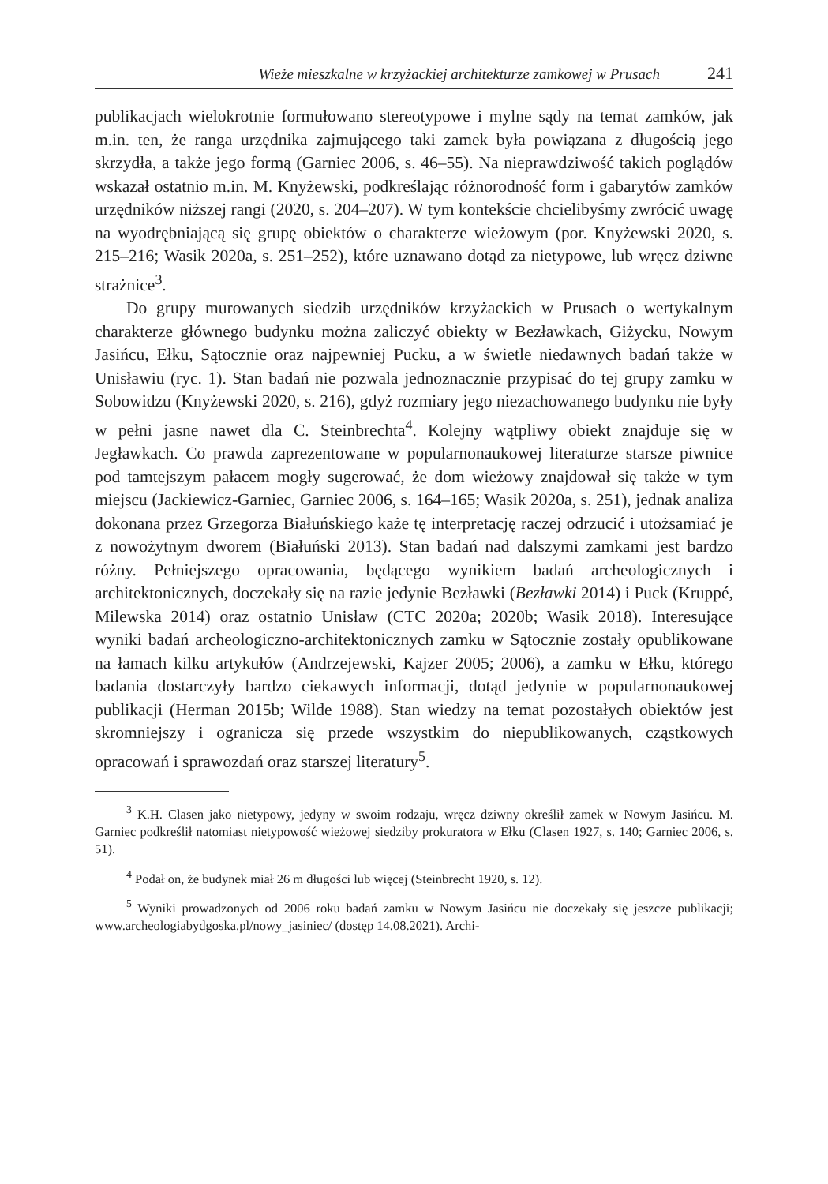Wieże mieszkalne w krzyżackiej architekturze zamkowej w Prusach 241
publikacjach wielokrotnie formułowano stereotypowe i mylne sądy na temat zamków, jak m.in. ten, że ranga urzędnika zajmującego taki zamek była powiązana z długością jego skrzydła, a także jego formą (Garniec 2006, s. 46–55). Na nieprawdziwość takich poglądów wskazał ostatnio m.in. M. Knyżewski, podkreślając różnorodność form i gabarytów zamków urzędników niższej rangi (2020, s. 204–207). W tym kontekście chcielibyśmy zwrócić uwagę na wyodrębniającą się grupę obiektów o charakterze wieżowym (por. Knyżewski 2020, s. 215–216; Wasik 2020a, s. 251–252), które uznawano dotąd za nietypowe, lub wręcz dziwne strażnice<sup>3</sup>.
Do grupy murowanych siedzib urzędników krzyżackich w Prusach o wertykalnym charakterze głównego budynku można zaliczyć obiekty w Bezławkach, Giżycku, Nowym Jasińcu, Ełku, Sątocznie oraz najpewniej Pucku, a w świetle niedawnych badań także w Unisławiu (ryc. 1). Stan badań nie pozwala jednoznacznie przypisać do tej grupy zamku w Sobowidzu (Knyżewski 2020, s. 216), gdyż rozmiary jego niezachowanego budynku nie były w pełni jasne nawet dla C. Steinbrechta<sup>4</sup>. Kolejny wątpliwy obiekt znajduje się w Jegławkach. Co prawda zaprezentowane w popularnonaukowej literaturze starsze piwnice pod tamtejszym pałacem mogły sugerować, że dom wieżowy znajdował się także w tym miejscu (Jackiewicz-Garniec, Garniec 2006, s. 164–165; Wasik 2020a, s. 251), jednak analiza dokonana przez Grzegorza Białuńskiego każe tę interpretację raczej odrzucić i utożsamiać je z nowożytnym dworem (Białuński 2013). Stan badań nad dalszymi zamkami jest bardzo różny. Pełniejszego opracowania, będącego wynikiem badań archeologicznych i architektonicznych, doczekały się na razie jedynie Bezławki (Bezławki 2014) i Puck (Kruppé, Milewska 2014) oraz ostatnio Unisław (CTC 2020a; 2020b; Wasik 2018). Interesujące wyniki badań archeologiczno-architektonicznych zamku w Sątocznie zostały opublikowane na łamach kilku artykułów (Andrzejewski, Kajzer 2005; 2006), a zamku w Ełku, którego badania dostarczyły bardzo ciekawych informacji, dotąd jedynie w popularnonaukowej publikacji (Herman 2015b; Wilde 1988). Stan wiedzy na temat pozostałych obiektów jest skromniejszy i ogranicza się przede wszystkim do niepublikowanych, cząstkowych opracowań i sprawozdań oraz starszej literatury<sup>5</sup>.
<sup>3</sup> K.H. Clasen jako nietypowy, jedyny w swoim rodzaju, wręcz dziwny określił zamek w Nowym Jasińcu. M. Garniec podkreślił natomiast nietypowość wieżowej siedziby prokuratora w Ełku (Clasen 1927, s. 140; Garniec 2006, s. 51).
<sup>4</sup> Podał on, że budynek miał 26 m długości lub więcej (Steinbrecht 1920, s. 12).
<sup>5</sup> Wyniki prowadzonych od 2006 roku badań zamku w Nowym Jasińcu nie doczekały się jeszcze publikacji; www.archeologiabydgoska.pl/nowy_jasiniec/ (dostęp 14.08.2021). Archi-